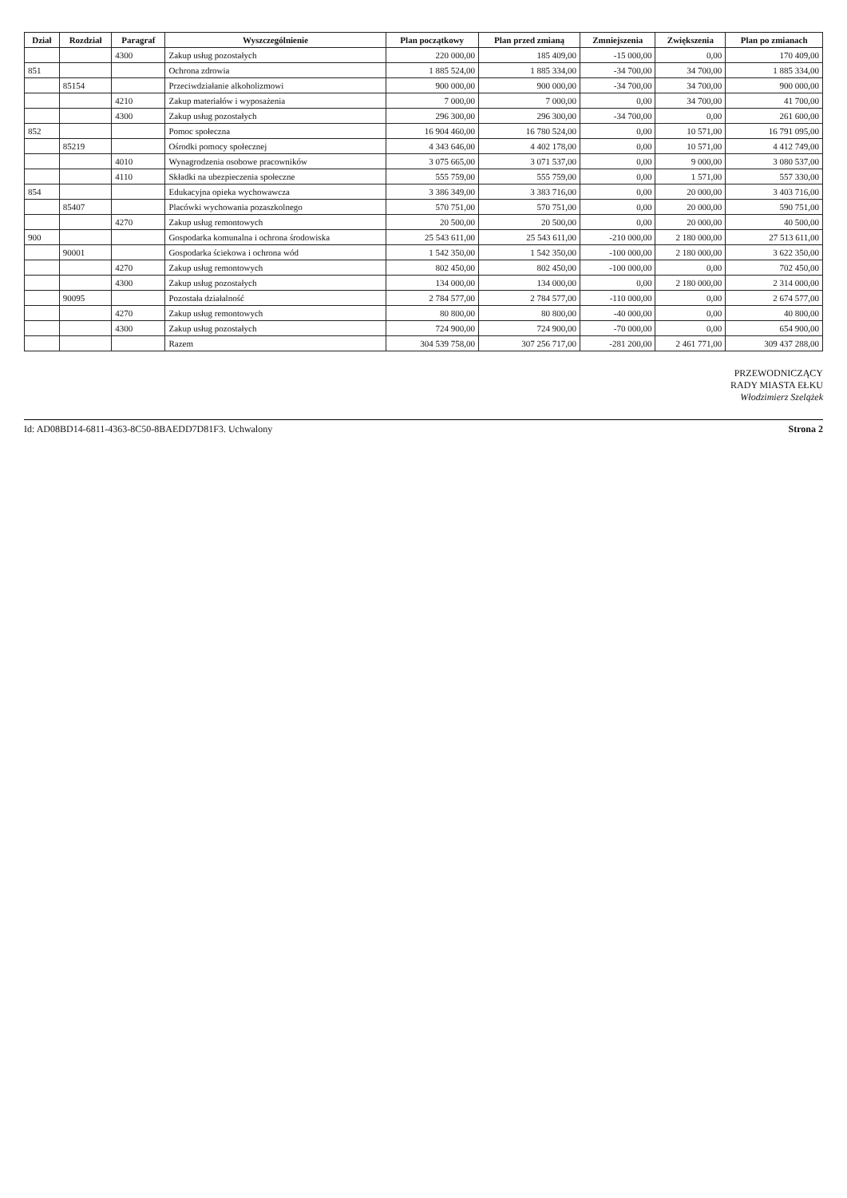| Dział | Rozdział | Paragraf | Wyszczególnienie | Plan początkowy | Plan przed zmianą | Zmniejszenia | Zwiększenia | Plan po zmianach |
| --- | --- | --- | --- | --- | --- | --- | --- | --- |
| | | 4300 | Zakup usług pozostałych | 220 000,00 | 185 409,00 | -15 000,00 | 0,00 | 170 409,00 |
| 851 | | | Ochrona zdrowia | 1 885 524,00 | 1 885 334,00 | -34 700,00 | 34 700,00 | 1 885 334,00 |
| | 85154 | | Przeciwdziałanie alkoholizmowi | 900 000,00 | 900 000,00 | -34 700,00 | 34 700,00 | 900 000,00 |
| | | 4210 | Zakup materiałów i wyposażenia | 7 000,00 | 7 000,00 | 0,00 | 34 700,00 | 41 700,00 |
| | | 4300 | Zakup usług pozostałych | 296 300,00 | 296 300,00 | -34 700,00 | 0,00 | 261 600,00 |
| 852 | | | Pomoc społeczna | 16 904 460,00 | 16 780 524,00 | 0,00 | 10 571,00 | 16 791 095,00 |
| | 85219 | | Ośrodki pomocy społecznej | 4 343 646,00 | 4 402 178,00 | 0,00 | 10 571,00 | 4 412 749,00 |
| | | 4010 | Wynagrodzenia osobowe pracowników | 3 075 665,00 | 3 071 537,00 | 0,00 | 9 000,00 | 3 080 537,00 |
| | | 4110 | Składki na ubezpieczenia społeczne | 555 759,00 | 555 759,00 | 0,00 | 1 571,00 | 557 330,00 |
| 854 | | | Edukacyjna opieka wychowawcza | 3 386 349,00 | 3 383 716,00 | 0,00 | 20 000,00 | 3 403 716,00 |
| | 85407 | | Placówki wychowania pozaszkolnego | 570 751,00 | 570 751,00 | 0,00 | 20 000,00 | 590 751,00 |
| | | 4270 | Zakup usług remontowych | 20 500,00 | 20 500,00 | 0,00 | 20 000,00 | 40 500,00 |
| 900 | | | Gospodarka komunalna i ochrona środowiska | 25 543 611,00 | 25 543 611,00 | -210 000,00 | 2 180 000,00 | 27 513 611,00 |
| | 90001 | | Gospodarka ściekowa i ochrona wód | 1 542 350,00 | 1 542 350,00 | -100 000,00 | 2 180 000,00 | 3 622 350,00 |
| | | 4270 | Zakup usług remontowych | 802 450,00 | 802 450,00 | -100 000,00 | 0,00 | 702 450,00 |
| | | 4300 | Zakup usług pozostałych | 134 000,00 | 134 000,00 | 0,00 | 2 180 000,00 | 2 314 000,00 |
| | 90095 | | Pozostała działalność | 2 784 577,00 | 2 784 577,00 | -110 000,00 | 0,00 | 2 674 577,00 |
| | | 4270 | Zakup usług remontowych | 80 800,00 | 80 800,00 | -40 000,00 | 0,00 | 40 800,00 |
| | | 4300 | Zakup usług pozostałych | 724 900,00 | 724 900,00 | -70 000,00 | 0,00 | 654 900,00 |
| | | | Razem | 304 539 758,00 | 307 256 717,00 | -281 200,00 | 2 461 771,00 | 309 437 288,00 |
PRZEWODNICZĄCY
RADY MIASTA EŁKU
Włodzimierz Szelążek
Id: AD08BD14-6811-4363-8C50-8BAEDD7D81F3. Uchwalony Strona 2